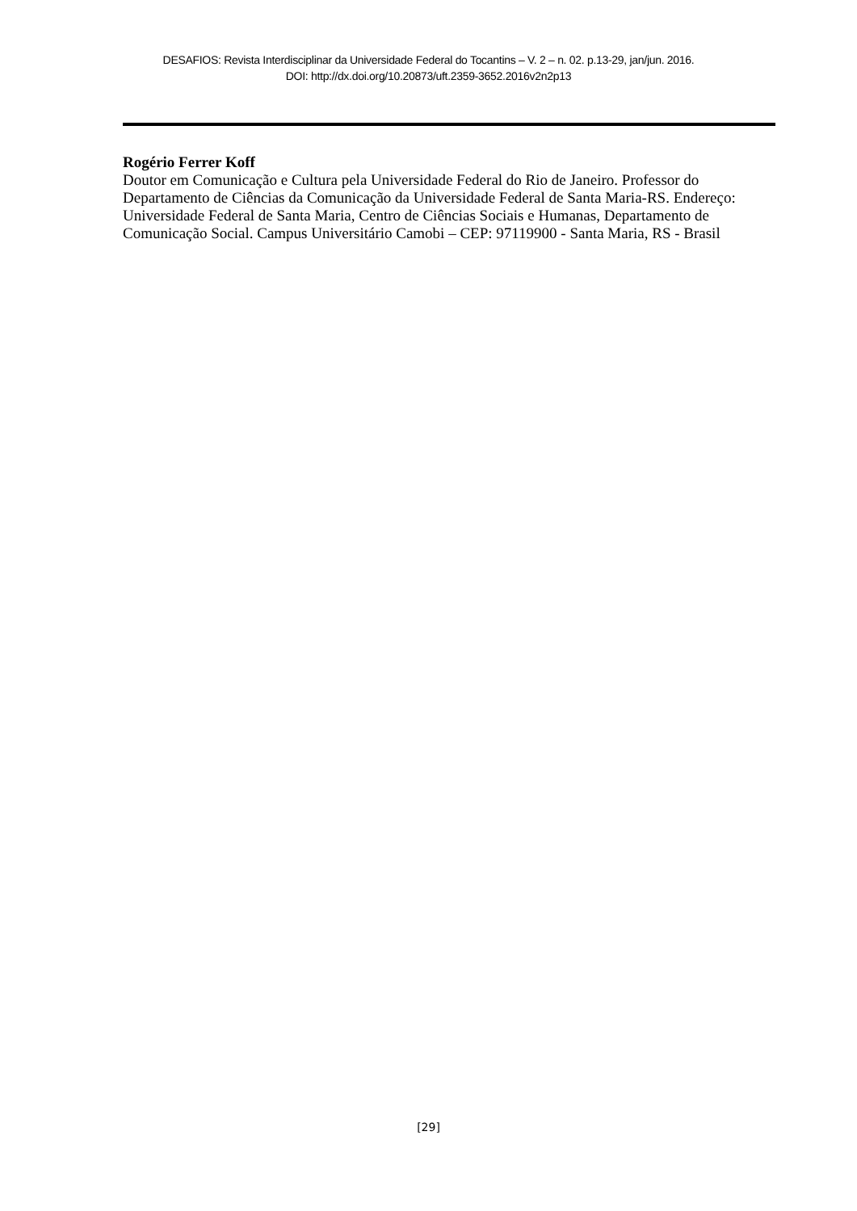DESAFIOS: Revista Interdisciplinar da Universidade Federal do Tocantins – V. 2 – n. 02. p.13-29, jan/jun. 2016.
DOI: http://dx.doi.org/10.20873/uft.2359-3652.2016v2n2p13
Rogério Ferrer Koff
Doutor em Comunicação e Cultura pela Universidade Federal do Rio de Janeiro. Professor do Departamento de Ciências da Comunicação da Universidade Federal de Santa Maria-RS. Endereço: Universidade Federal de Santa Maria, Centro de Ciências Sociais e Humanas, Departamento de Comunicação Social. Campus Universitário Camobi – CEP: 97119900 - Santa Maria, RS - Brasil
[29]